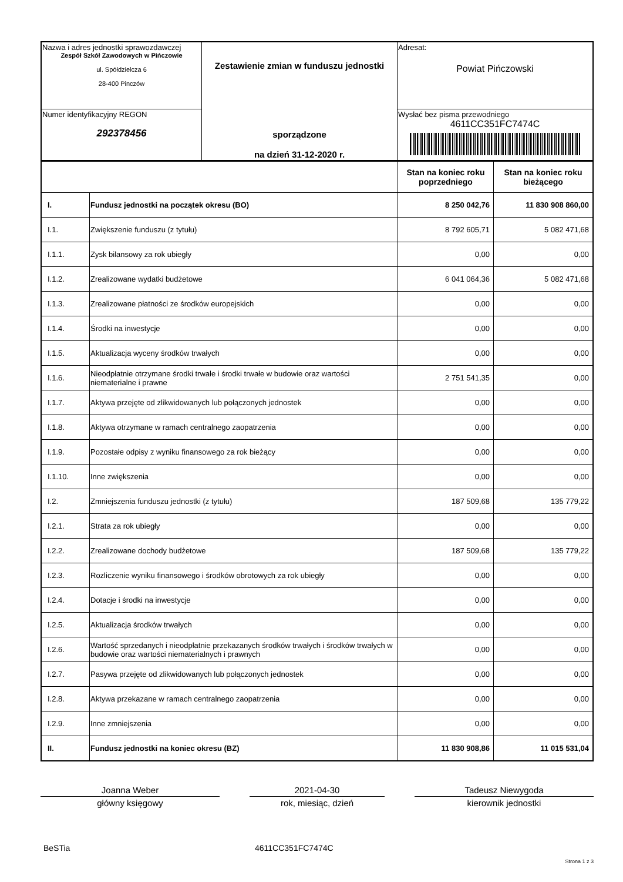| Nazwa i adres jednostki sprawozdawczej Zespół Szkół Zawodowych w Pińczowie ul. Spółdzielcza 6 28-400 Pinczów | Zestawienie zmian w funduszu jednostki sporządzone na dzień 31-12-2020 r. | Adresat: Powiat Pińczowski |
| Numer identyfikacyjny REGON 292378456 | | Wysłać bez pisma przewodniego 4611CC351FC7474C |
| | | Stan na koniec roku poprzedniego | Stan na koniec roku bieżącego |
| I. | Fundusz jednostki na początek okresu (BO) | 8 250 042,76 | 11 830 908 860,00 |
| I.1. | Zwiększenie funduszu (z tytułu) | 8 792 605,71 | 5 082 471,68 |
| I.1.1. | Zysk bilansowy za rok ubiegły | 0,00 | 0,00 |
| I.1.2. | Zrealizowane wydatki budżetowe | 6 041 064,36 | 5 082 471,68 |
| I.1.3. | Zrealizowane płatności ze środków europejskich | 0,00 | 0,00 |
| I.1.4. | Środki na inwestycje | 0,00 | 0,00 |
| I.1.5. | Aktualizacja wyceny środków trwałych | 0,00 | 0,00 |
| I.1.6. | Nieodpłatnie otrzymane środki trwałe i środki trwałe w budowie oraz wartości niematerialne i prawne | 2 751 541,35 | 0,00 |
| I.1.7. | Aktywa przejęte od zlikwidowanych lub połączonych jednostek | 0,00 | 0,00 |
| I.1.8. | Aktywa otrzymane w ramach centralnego zaopatrzenia | 0,00 | 0,00 |
| I.1.9. | Pozostałe odpisy z wyniku finansowego za rok bieżący | 0,00 | 0,00 |
| I.1.10. | Inne zwiększenia | 0,00 | 0,00 |
| I.2. | Zmniejszenia funduszu jednostki (z tytułu) | 187 509,68 | 135 779,22 |
| I.2.1. | Strata za rok ubiegły | 0,00 | 0,00 |
| I.2.2. | Zrealizowane dochody budżetowe | 187 509,68 | 135 779,22 |
| I.2.3. | Rozliczenie wyniku finansowego i środków obrotowych za rok ubiegły | 0,00 | 0,00 |
| I.2.4. | Dotacje i środki na inwestycje | 0,00 | 0,00 |
| I.2.5. | Aktualizacja środków trwałych | 0,00 | 0,00 |
| I.2.6. | Wartość sprzedanych i nieodpłatnie przekazanych środków trwałych i środków trwałych w budowie oraz wartości niematerialnych i prawnych | 0,00 | 0,00 |
| I.2.7. | Pasywa przejęte od zlikwidowanych lub połączonych jednostek | 0,00 | 0,00 |
| I.2.8. | Aktywa przekazane w ramach centralnego zaopatrzenia | 0,00 | 0,00 |
| I.2.9. | Inne zmniejszenia | 0,00 | 0,00 |
| II. | Fundusz jednostki na koniec okresu (BZ) | 11 830 908,86 | 11 015 531,04 |
Joanna Weber
główny księgowy
2021-04-30
rok, miesiąc, dzień
Tadeusz Niewygoda
kierownik jednostki
BeSTia 4611CC351FC7474C
Strona 1 z 3